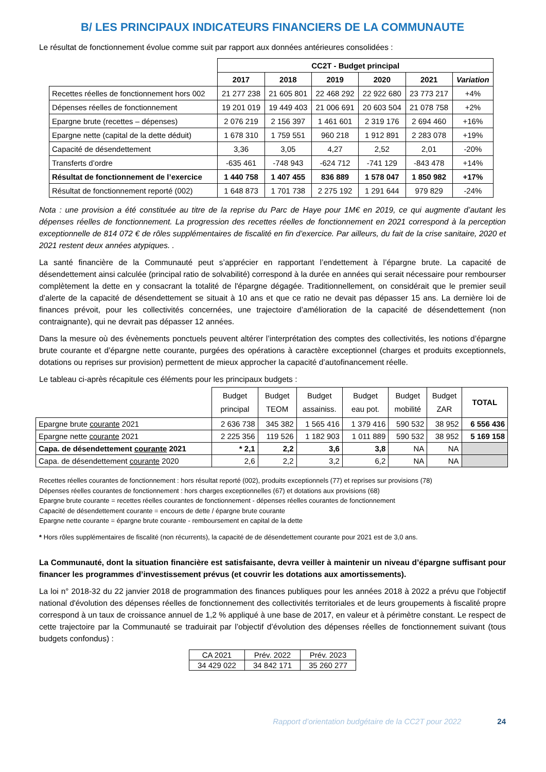B/ LES PRINCIPAUX INDICATEURS FINANCIERS DE LA COMMUNAUTE
Le résultat de fonctionnement évolue comme suit par rapport aux données antérieures consolidées :
| | CC2T - Budget principal | | | | | |
| | 2017 | 2018 | 2019 | 2020 | 2021 | Variation |
| Recettes réelles de fonctionnement hors 002 | 21 277 238 | 21 605 801 | 22 468 292 | 22 922 680 | 23 773 217 | +4% |
| Dépenses réelles de fonctionnement | 19 201 019 | 19 449 403 | 21 006 691 | 20 603 504 | 21 078 758 | +2% |
| Epargne brute (recettes – dépenses) | 2 076 219 | 2 156 397 | 1 461 601 | 2 319 176 | 2 694 460 | +16% |
| Epargne nette (capital de la dette déduit) | 1 678 310 | 1 759 551 | 960 218 | 1 912 891 | 2 283 078 | +19% |
| Capacité de désendettement | 3,36 | 3,05 | 4,27 | 2,52 | 2,01 | -20% |
| Transferts d’ordre | -635 461 | -748 943 | -624 712 | -741 129 | -843 478 | +14% |
| Résultat de fonctionnement de l’exercice | 1 440 758 | 1 407 455 | 836 889 | 1 578 047 | 1 850 982 | +17% |
| Résultat de fonctionnement reporté (002) | 1 648 873 | 1 701 738 | 2 275 192 | 1 291 644 | 979 829 | -24% |
Nota : une provision a été constituée au titre de la reprise du Parc de Haye pour 1M€ en 2019, ce qui augmente d’autant les dépenses réelles de fonctionnement. La progression des recettes réelles de fonctionnement en 2021 correspond à la perception exceptionnelle de 814 072 € de rôles supplémentaires de fiscalité en fin d’exercice. Par ailleurs, du fait de la crise sanitaire, 2020 et 2021 restent deux années atypiques. .
La santé financière de la Communauté peut s’apprécier en rapportant l’endettement à l’épargne brute. La capacité de désendettement ainsi calculée (principal ratio de solvabilité) correspond à la durée en années qui serait nécessaire pour rembourser complètement la dette en y consacrant la totalité de l'épargne dégagée. Traditionnellement, on considérait que le premier seuil d’alerte de la capacité de désendettement se situait à 10 ans et que ce ratio ne devait pas dépasser 15 ans. La dernière loi de finances prévoit, pour les collectivités concernées, une trajectoire d’amélioration de la capacité de désendettement (non contraignante), qui ne devrait pas dépasser 12 années.
Dans la mesure où des évènements ponctuels peuvent altérer l’interprétation des comptes des collectivités, les notions d’épargne brute courante et d’épargne nette courante, purgées des opérations à caractère exceptionnel (charges et produits exceptionnels, dotations ou reprises sur provision) permettent de mieux approcher la capacité d’autofinancement réelle.
Le tableau ci-après récapitule ces éléments pour les principaux budgets :
| | Budget principal | Budget TEOM | Budget assainiss. | Budget eau pot. | Budget mobilité | Budget ZAR | TOTAL |
| Epargne brute courante 2021 | 2 636 738 | 345 382 | 1 565 416 | 1 379 416 | 590 532 | 38 952 | 6 556 436 |
| Epargne nette courante 2021 | 2 225 356 | 119 526 | 1 182 903 | 1 011 889 | 590 532 | 38 952 | 5 169 158 |
| Capa. de désendettement courante 2021 | * 2,1 | 2,2 | 3,6 | 3,8 | NA | NA | |
| Capa. de désendettement courante 2020 | 2,6 | 2,2 | 3,2 | 6,2 | NA | NA | |
Recettes réelles courantes de fonctionnement : hors résultat reporté (002), produits exceptionnels (77) et reprises sur provisions (78)
Dépenses réelles courantes de fonctionnement : hors charges exceptionnelles (67) et dotations aux provisions (68)
Epargne brute courante = recettes réelles courantes de fonctionnement - dépenses réelles courantes de fonctionnement
Capacité de désendettement courante = encours de dette / épargne brute courante
Epargne nette courante = épargne brute courante - remboursement en capital de la dette
* Hors rôles supplémentaires de fiscalité (non récurrents), la capacité de de désendettement courante pour 2021 est de 3,0 ans.
La Communauté, dont la situation financière est satisfaisante, devra veiller à maintenir un niveau d’épargne suffisant pour financer les programmes d’investissement prévus (et couvrir les dotations aux amortissements).
La loi n° 2018-32 du 22 janvier 2018 de programmation des finances publiques pour les années 2018 à 2022 a prévu que l'objectif national d'évolution des dépenses réelles de fonctionnement des collectivités territoriales et de leurs groupements à fiscalité propre correspond à un taux de croissance annuel de 1,2 % appliqué à une base de 2017, en valeur et à périmètre constant. Le respect de cette trajectoire par la Communauté se traduirait par l’objectif d’évolution des dépenses réelles de fonctionnement suivant (tous budgets confondus) :
| CA 2021 | Prév. 2022 | Prév. 2023 |
| 34 429 022 | 34 842 171 | 35 260 277 |
Rapport d’orientation budgétaire de la CC2T pour 2022 24